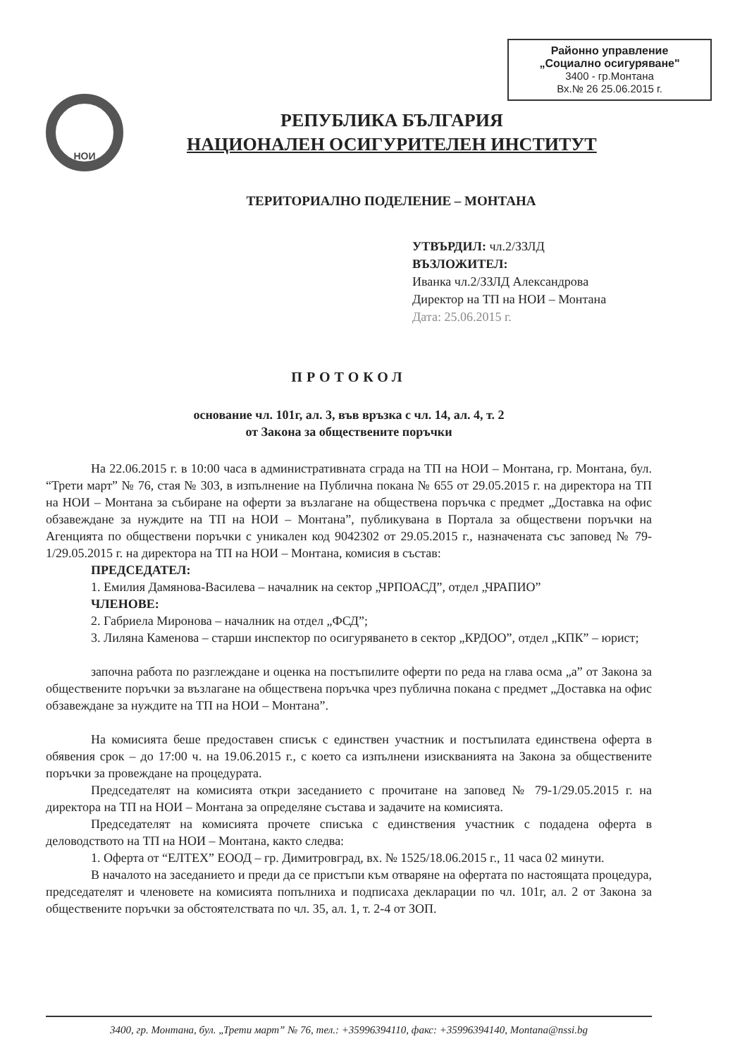Районно управление
„Социално осигуряване"
3400 - гр.Монтана
Вх.№ 26 25.06.2015 г.
НОИ
РЕПУБЛИКА БЪЛГАРИЯ
НАЦИОНАЛЕН ОСИГУРИТЕЛЕН ИНСТИТУТ
ТЕРИТОРИАЛНО ПОДЕЛЕНИЕ – МОНТАНА
УТВЪРДИЛ: чл.2/ЗЗЛД
ВЪЗЛОЖИТЕЛ:
Иванка чл.2/ЗЗЛД Александрова
Директор на ТП на НОИ – Монтана
Дата: 25.06.2015 г.
ПРОТОКОЛ
основание чл. 101г, ал. 3, във връзка с чл. 14, ал. 4, т. 2
от Закона за обществените поръчки
На 22.06.2015 г. в 10:00 часа в административната сграда на ТП на НОИ – Монтана, гр. Монтана, бул. “Трети март” № 76, стая № 303, в изпълнение на Публична покана № 655 от 29.05.2015 г. на директора на ТП на НОИ – Монтана за събиране на оферти за възлагане на обществена поръчка с предмет „Доставка на офис обзавеждане за нуждите на ТП на НОИ – Монтана”, публикувана в Портала за обществени поръчки на Агенцията по обществени поръчки с уникален код 9042302 от 29.05.2015 г., назначената със заповед № 79-1/29.05.2015 г. на директора на ТП на НОИ – Монтана, комисия в състав:
ПРЕДСЕДАТЕЛ:
1. Емилия Дамянова-Василева – началник на сектор „ЧРПОАСД”, отдел „ЧРАПИО”
ЧЛЕНОВЕ:
2. Габриела Миронова – началник на отдел „ФСД”;
3. Лиляна Каменова – старши инспектор по осигуряването в сектор „КРДОО”, отдел „КПК” – юрист;
започна работа по разглеждане и оценка на постъпилите оферти по реда на глава осма „а” от Закона за обществените поръчки за възлагане на обществена поръчка чрез публична покана с предмет „Доставка на офис обзавеждане за нуждите на ТП на НОИ – Монтана”.
На комисията беше предоставен списък с единствен участник и постъпилата единствена оферта в обявения срок – до 17:00 ч. на 19.06.2015 г., с което са изпълнени изискванията на Закона за обществените поръчки за провеждане на процедурата.
Председателят на комисията откри заседанието с прочитане на заповед № 79-1/29.05.2015 г. на директора на ТП на НОИ – Монтана за определяне състава и задачите на комисията.
Председателят на комисията прочете списъка с единствения участник с подадена оферта в деловодството на ТП на НОИ – Монтана, както следва:
1. Оферта от “ЕЛТЕХ” ЕООД – гр. Димитровград, вх. № 1525/18.06.2015 г., 11 часа 02 минути.
В началото на заседанието и преди да се пристъпи към отваряне на офертата по настоящата процедура, председателят и членовете на комисията попълниха и подписаха декларации по чл. 101г, ал. 2 от Закона за обществените поръчки за обстоятелствата по чл. 35, ал. 1, т. 2-4 от ЗОП.
3400, гр. Монтана, бул. „Трети март” № 76, тел.: +35996394110, факс: +35996394140, Montana@nssi.bg